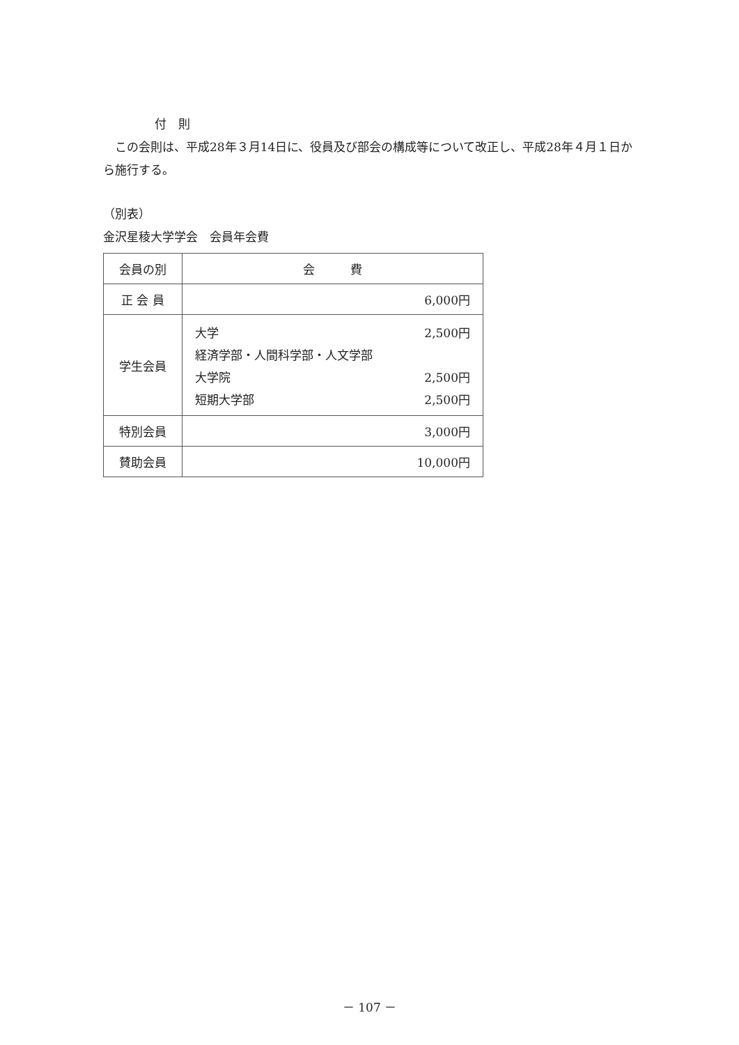付　則
　この会則は、平成28年３月14日に、役員及び部会の構成等について改正し、平成28年４月１日から施行する。
（別表）
金沢星稜大学学会　会員年会費
| 会員の別 | 会 費 |
| --- | --- |
| 正 会 員 | 6,000円 |
| 学生会員 | / 大学 / 2,500円 / / 経済学部・人間科学部・人文学部 / / / 大学院 / 2,500円 / / 短期大学部 / 2,500円 / |
| 特別会員 | 3,000円 |
| 賛助会員 | 10,000円 |
－ 107 －